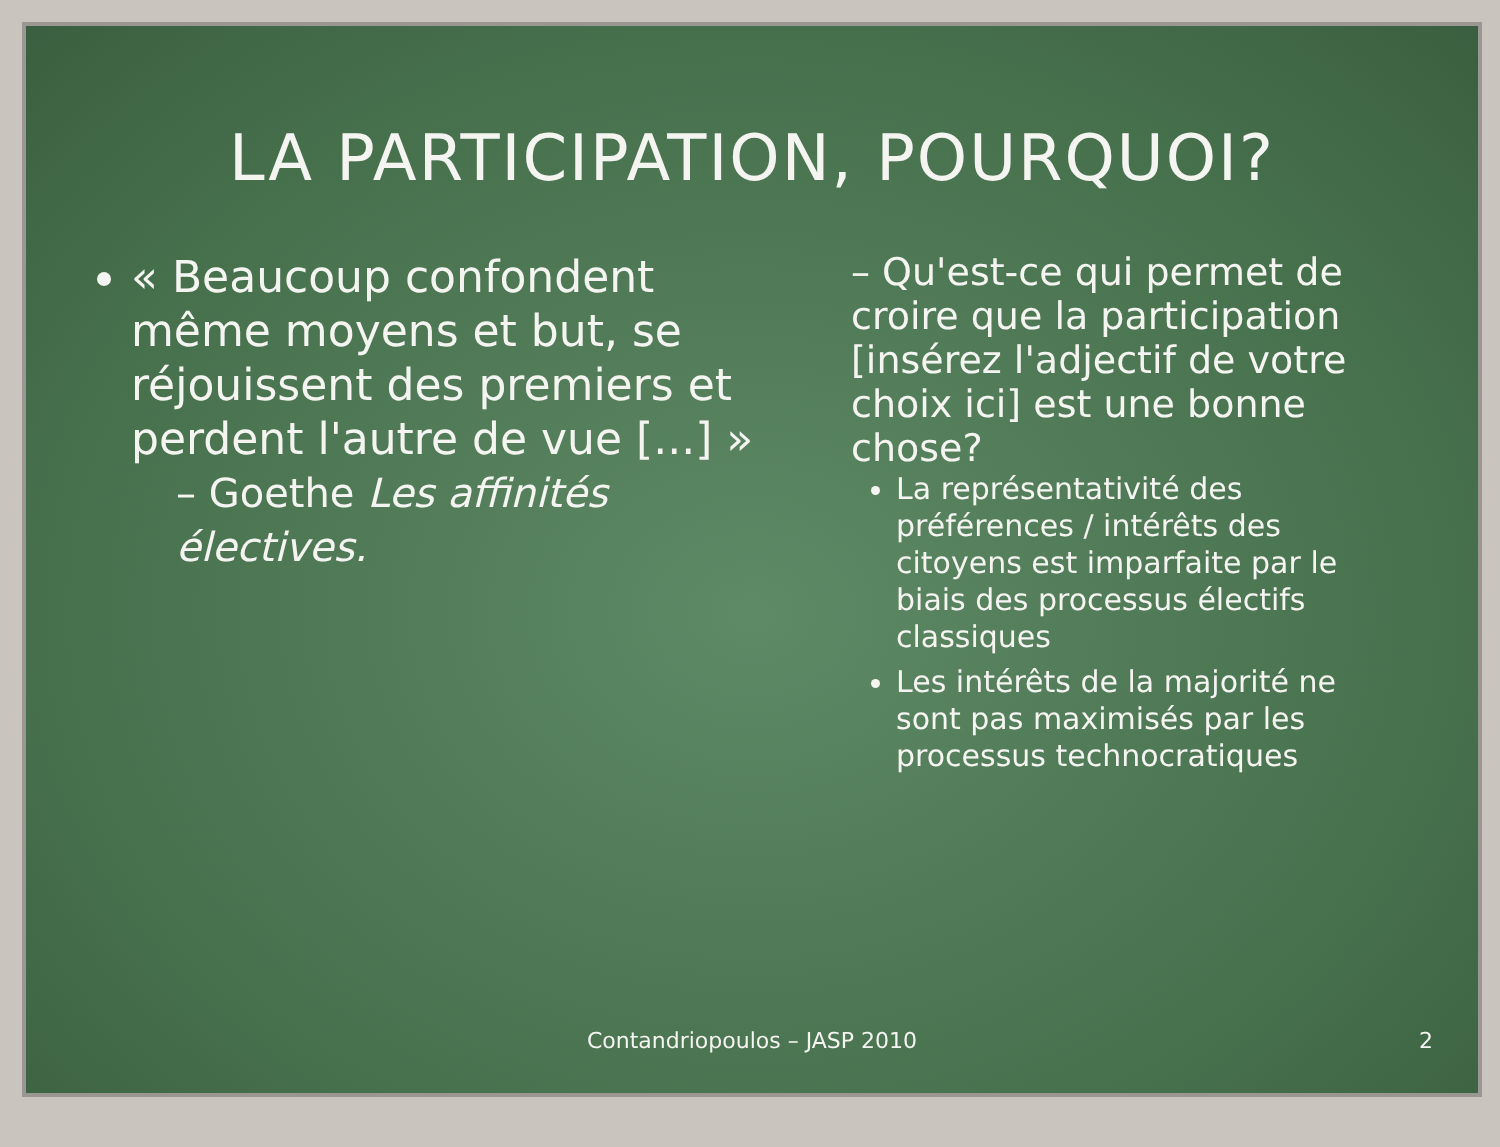LA PARTICIPATION, POURQUOI?
« Beaucoup confondent même moyens et but, se réjouissent des premiers et perdent l'autre de vue [...] »
– Goethe Les affinités électives.
– Qu'est-ce qui permet de croire que la participation [insérez l'adjectif de votre choix ici] est une bonne chose?
La représentativité des préférences / intérêts des citoyens est imparfaite par le biais des processus électifs classiques
Les intérêts de la majorité ne sont pas maximisés par les processus technocratiques
Contandriopoulos – JASP 2010 2